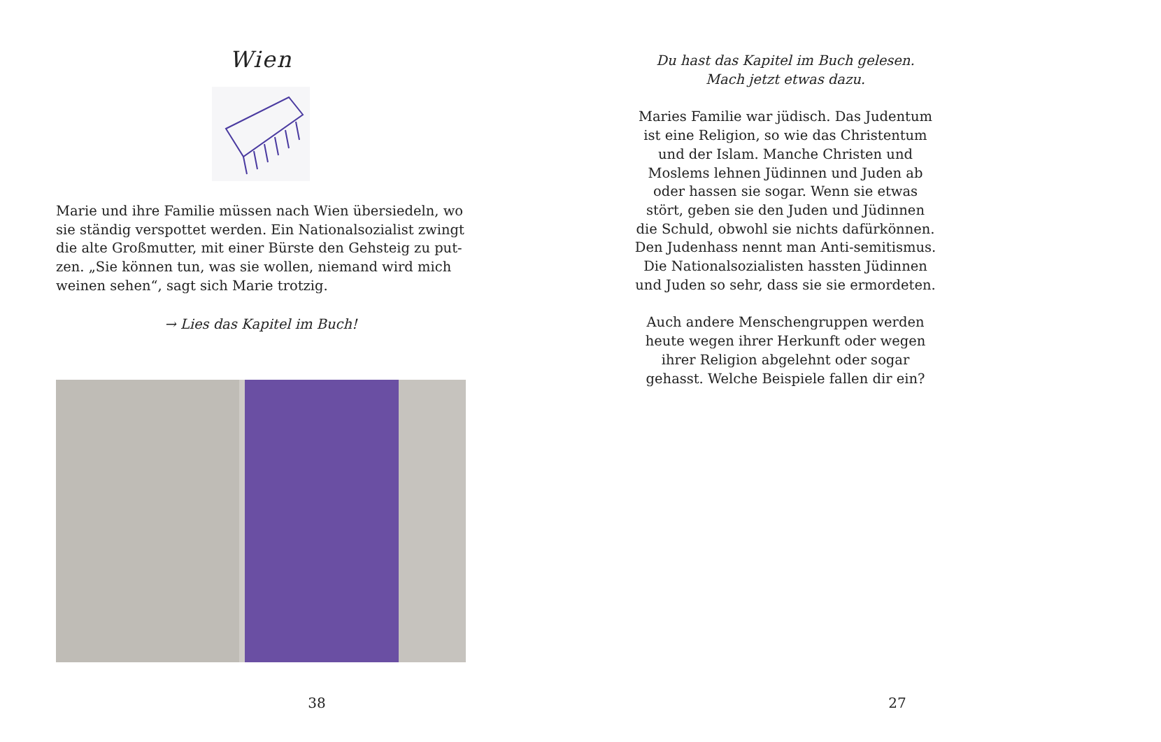Wien
Marie und ihre Familie müssen nach Wien übersiedeln, wo sie ständig verspottet werden. Ein Nationalsozialist zwingt die alte Großmutter, mit einer Bürste den Gehsteig zu put-zen. „Sie können tun, was sie wollen, niemand wird mich weinen sehen“, sagt sich Marie trotzig.
→ Lies das Kapitel im Buch!
38
Du hast das Kapitel im Buch gelesen.
Mach jetzt etwas dazu.
Maries Familie war jüdisch. Das Judentum ist eine Religion, so wie das Christentum und der Islam. Manche Christen und Moslems lehnen Jüdinnen und Juden ab oder hassen sie sogar. Wenn sie etwas stört, geben sie den Juden und Jüdinnen die Schuld, obwohl sie nichts dafürkönnen. Den Judenhass nennt man Anti-semitismus. Die Nationalsozialisten hassten Jüdinnen und Juden so sehr, dass sie sie ermordeten.
Auch andere Menschengruppen werden heute wegen ihrer Herkunft oder wegen ihrer Religion abgelehnt oder sogar gehasst. Welche Beispiele fallen dir ein?
27